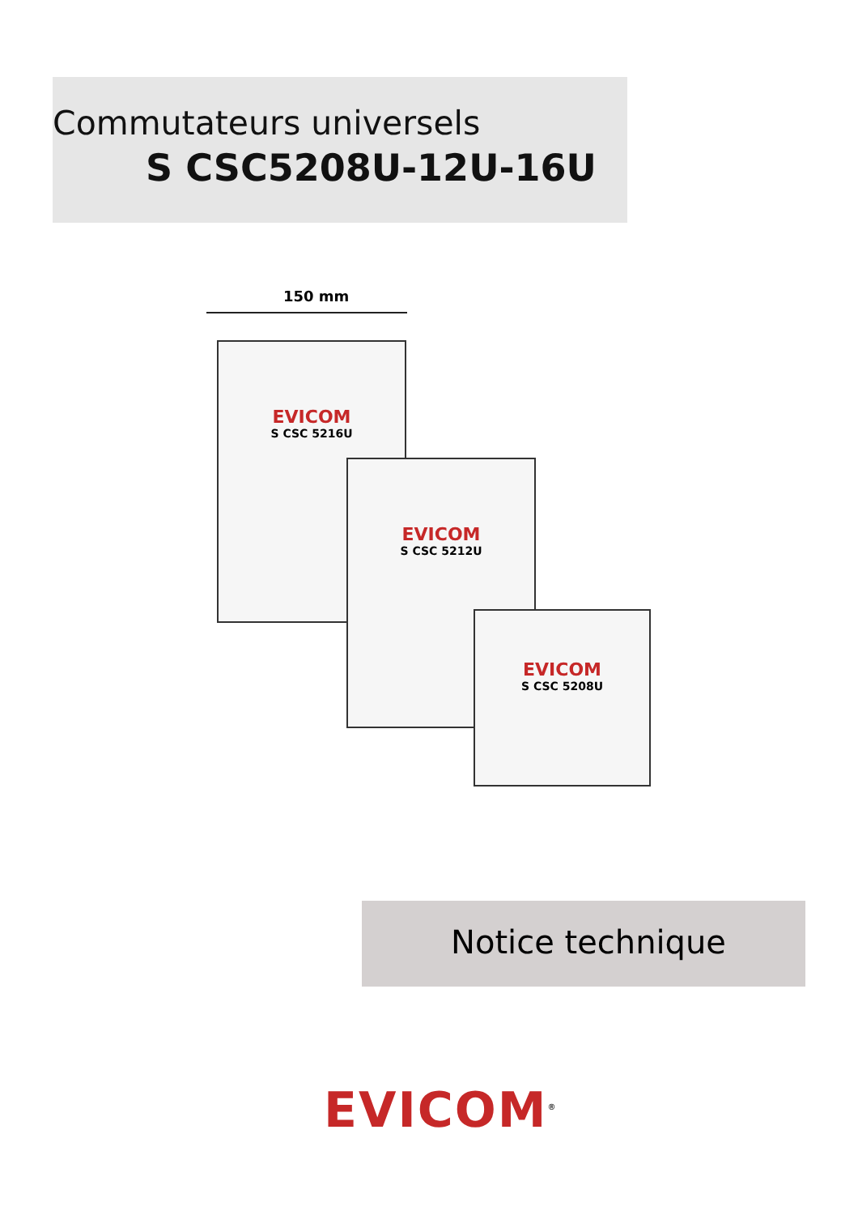Commutateurs universels
S CSC5208U-12U-16U
150 mm
EVICOM
S CSC 5216U
EVICOM
S CSC 5212U
EVICOM
S CSC 5208U
Notice technique
EVICOM<sup>®</sup>